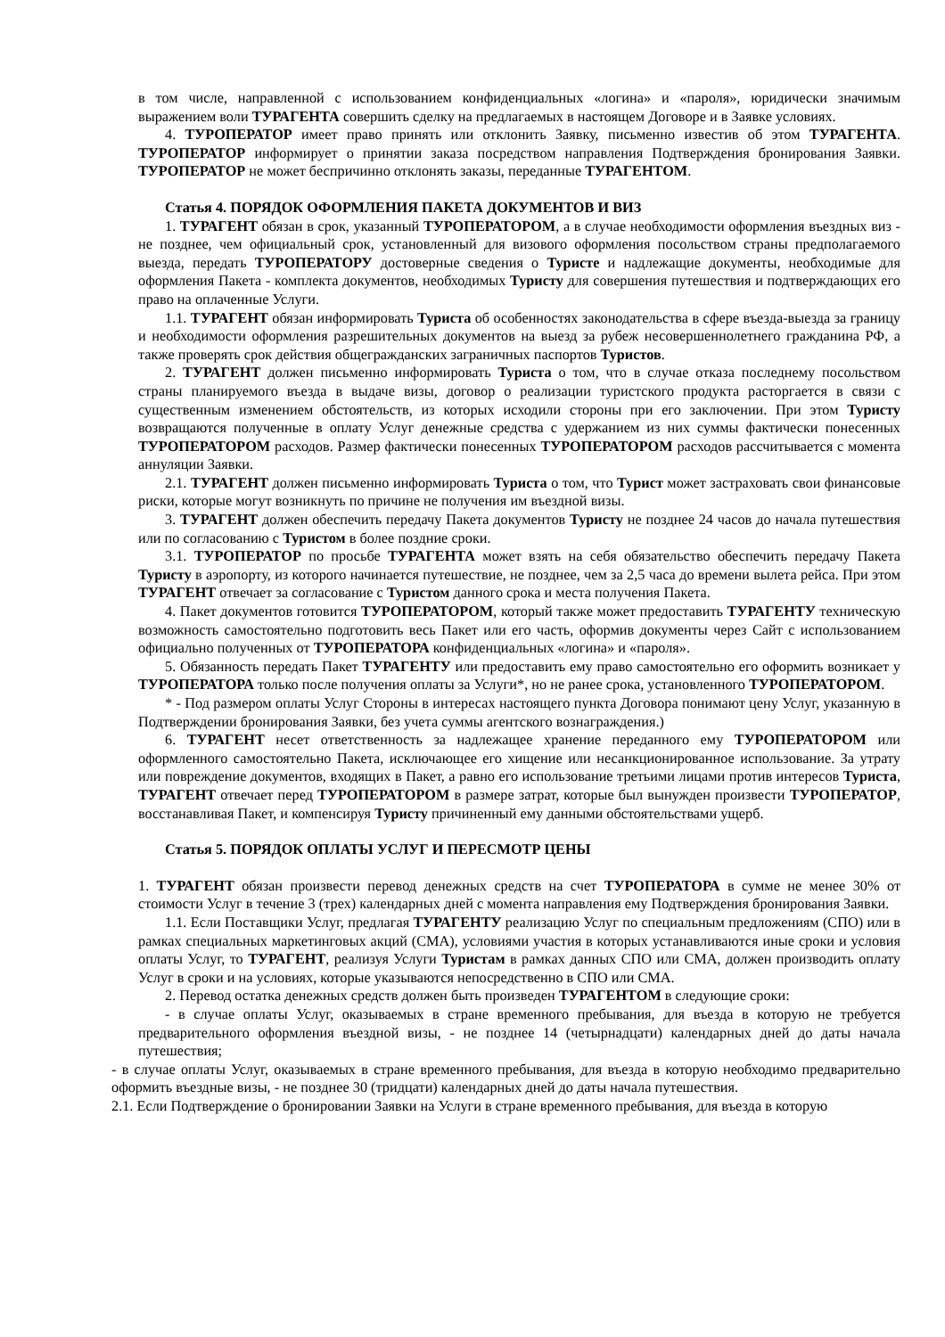в том числе, направленной с использованием конфиденциальных «логина» и «пароля», юридически значимым выражением воли ТУРАГЕНТА совершить сделку на предлагаемых в настоящем Договоре и в Заявке условиях.
4. ТУРОПЕРАТОР имеет право принять или отклонить Заявку, письменно известив об этом ТУРАГЕНТА. ТУРОПЕРАТОР информирует о принятии заказа посредством направления Подтверждения бронирования Заявки. ТУРОПЕРАТОР не может беспричинно отклонять заказы, переданные ТУРАГЕНТОМ.
Статья 4. ПОРЯДОК ОФОРМЛЕНИЯ ПАКЕТА ДОКУМЕНТОВ И ВИЗ
1. ТУРАГЕНТ обязан в срок, указанный ТУРОПЕРАТОРОМ, а в случае необходимости оформления въездных виз - не позднее, чем официальный срок, установленный для визового оформления посольством страны предполагаемого выезда, передать ТУРОПЕРАТОРУ достоверные сведения о Туристе и надлежащие документы, необходимые для оформления Пакета - комплекта документов, необходимых Туристу для совершения путешествия и подтверждающих его право на оплаченные Услуги.
1.1. ТУРАГЕНТ обязан информировать Туриста об особенностях законодательства в сфере въезда-выезда за границу и необходимости оформления разрешительных документов на выезд за рубеж несовершеннолетнего гражданина РФ, а также проверять срок действия общегражданских заграничных паспортов Туристов.
2. ТУРАГЕНТ должен письменно информировать Туриста о том, что в случае отказа последнему посольством страны планируемого въезда в выдаче визы, договор о реализации туристского продукта расторгается в связи с существенным изменением обстоятельств, из которых исходили стороны при его заключении. При этом Туристу возвращаются полученные в оплату Услуг денежные средства с удержанием из них суммы фактически понесенных ТУРОПЕРАТОРОМ расходов. Размер фактически понесенных ТУРОПЕРАТОРОМ расходов рассчитывается с момента аннуляции Заявки.
2.1. ТУРАГЕНТ должен письменно информировать Туриста о том, что Турист может застраховать свои финансовые риски, которые могут возникнуть по причине не получения им въездной визы.
3. ТУРАГЕНТ должен обеспечить передачу Пакета документов Туристу не позднее 24 часов до начала путешествия или по согласованию с Туристом в более поздние сроки.
3.1. ТУРОПЕРАТОР по просьбе ТУРАГЕНТА может взять на себя обязательство обеспечить передачу Пакета Туристу в аэропорту, из которого начинается путешествие, не позднее, чем за 2,5 часа до времени вылета рейса. При этом ТУРАГЕНТ отвечает за согласование с Туристом данного срока и места получения Пакета.
4. Пакет документов готовится ТУРОПЕРАТОРОМ, который также может предоставить ТУРАГЕНТУ техническую возможность самостоятельно подготовить весь Пакет или его часть, оформив документы через Сайт с использованием официально полученных от ТУРОПЕРАТОРА конфиденциальных «логина» и «пароля».
5. Обязанность передать Пакет ТУРАГЕНТУ или предоставить ему право самостоятельно его оформить возникает у ТУРОПЕРАТОРА только после получения оплаты за Услуги*, но не ранее срока, установленного ТУРОПЕРАТОРОМ.
* - Под размером оплаты Услуг Стороны в интересах настоящего пункта Договора понимают цену Услуг, указанную в Подтверждении бронирования Заявки, без учета суммы агентского вознаграждения.)
6. ТУРАГЕНТ несет ответственность за надлежащее хранение переданного ему ТУРОПЕРАТОРОМ или оформленного самостоятельно Пакета, исключающее его хищение или несанкционированное использование. За утрату или повреждение документов, входящих в Пакет, а равно его использование третьими лицами против интересов Туриста, ТУРАГЕНТ отвечает перед ТУРОПЕРАТОРОМ в размере затрат, которые был вынужден произвести ТУРОПЕРАТОР, восстанавливая Пакет, и компенсируя Туристу причиненный ему данными обстоятельствами ущерб.
Статья 5. ПОРЯДОК ОПЛАТЫ УСЛУГ И ПЕРЕСМОТР ЦЕНЫ
1. ТУРАГЕНТ обязан произвести перевод денежных средств на счет ТУРОПЕРАТОРА в сумме не менее 30% от стоимости Услуг в течение 3 (трех) календарных дней с момента направления ему Подтверждения бронирования Заявки.
1.1. Если Поставщики Услуг, предлагая ТУРАГЕНТУ реализацию Услуг по специальным предложениям (СПО) или в рамках специальных маркетинговых акций (СМА), условиями участия в которых устанавливаются иные сроки и условия оплаты Услуг, то ТУРАГЕНТ, реализуя Услуги Туристам в рамках данных СПО или СМА, должен производить оплату Услуг в сроки и на условиях, которые указываются непосредственно в СПО или СМА.
2. Перевод остатка денежных средств должен быть произведен ТУРАГЕНТОМ в следующие сроки:
- в случае оплаты Услуг, оказываемых в стране временного пребывания, для въезда в которую не требуется предварительного оформления въездной визы, - не позднее 14 (четырнадцати) календарных дней до даты начала путешествия;
- в случае оплаты Услуг, оказываемых в стране временного пребывания, для въезда в которую необходимо предварительно оформить въездные визы, - не позднее 30 (тридцати) календарных дней до даты начала путешествия.
2.1. Если Подтверждение о бронировании Заявки на Услуги в стране временного пребывания, для въезда в которую